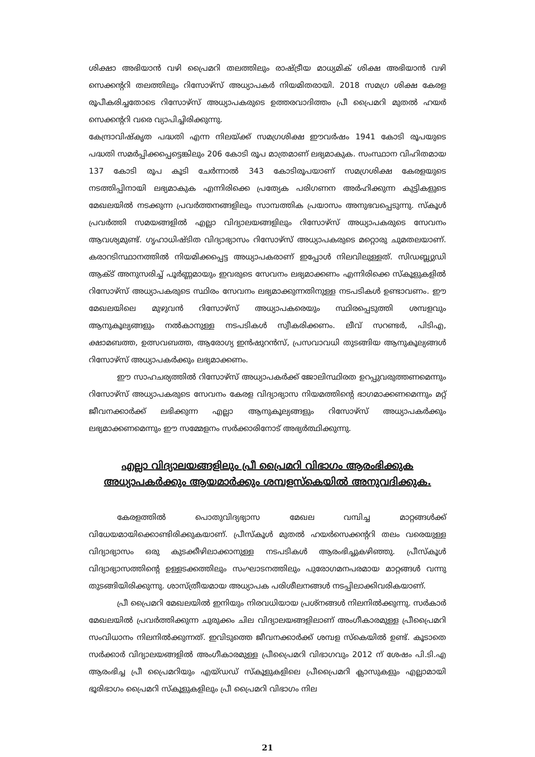ശിക്ഷാ അഭിയാൻ വഴി പ്രൈമറി തലത്തിലും രാഷ്ട്രീയ മാധ്യമിക് ശിക്ഷ അഭിയാൻ വഴി സെക്കന്ററി തലത്തിലും റിസോഴ്സ് അധ്യാപകർ നിയമിതരായി. 2018 സമഗ്ര ശിക്ഷ കേരള രൂപീകരിച്ചതോടെ റിസോഴ്സ് അധ്യാപകരുടെ ഉത്തരവാദിത്തം പ്രീ പ്രൈമറി മുതൽ ഹയർ സെക്കന്ററി വരെ വ്യാപിച്ചിരിക്കുന്നു.
കേന്ദ്രാവിഷ്കൃത പദ്ധതി എന്ന നിലയ്ക്ക് സമഗ്രശിക്ഷ ഈവർഷം 1941 കോടി രൂപയുടെ പദ്ധതി സമർപ്പിക്കപ്പെട്ടെങ്കിലും 206 കോടി രൂപ മാത്രമാണ് ലഭ്യമാകുക. സംസ്ഥാന വിഹിതമായ 137 കോടി രൂപ കൂടി ചേർന്നാൽ 343 കോടിരൂപയാണ് സമഗ്രശിക്ഷ കേരളയുടെ നടത്തിപ്പിനായി ലഭ്യമാകുക എന്നിരിക്കെ പ്രത്യേക പരിഗണന അർഹിക്കുന്ന കുട്ടികളുടെ മേഖലയിൽ നടക്കുന്ന പ്രവർത്തനങ്ങളിലും സാമ്പത്തിക പ്രയാസം അനുഭവപ്പെടുന്നു. സ്കൂൾ പ്രവർത്തി സമയങ്ങളിൽ എല്ലാ വിദ്യാലയങ്ങളിലും റിസോഴ്സ് അധ്യാപകരുടെ സേവനം ആവശ്യമുണ്ട്. ഗൃഹാധിഷ്ടിത വിദ്യാഭ്യാസം റിസോഴ്സ് അധ്യാപകരുടെ മറ്റൊരു ചുമതലയാണ്. കരാറടിസ്ഥാനത്തിൽ നിയമിക്കപ്പെട്ട അധ്യാപകരാണ് ഇപ്പോൾ നിലവിലുള്ളത്. സിഡബ്ല്യുഡി ആക്ട് അനുസരിച്ച് പൂർണ്ണമായും ഇവരുടെ സേവനം ലഭ്യമാക്കണം എന്നിരിക്കെ സ്കൂളുകളിൽ റിസോഴ്സ് അധ്യാപകരുടെ സ്ഥിരം സേവനം ലഭ്യമാക്കുന്നതിനുള്ള നടപടികൾ ഉണ്ടാവണം. ഈ മേഖലയിലെ മുഴുവൻ റിസോഴ്സ് അധ്യാപകരെയും സ്ഥിരപ്പെടുത്തി ശമ്പളവും ആനുകൂല്യങ്ങളും നൽകാനുള്ള നടപടികൾ സ്വീകരിക്കണം. ലീവ് സറണ്ടർ, പിടിഎ, ക്ഷാമബത്ത, ഉത്സവബത്ത, ആരോഗ്യ ഇൻഷുറൻസ്, പ്രസവാവധി തുടങ്ങിയ ആനുകൂല്യങ്ങൾ റിസോഴ്സ് അധ്യാപകർക്കും ലഭ്യമാക്കണം.
ഈ സാഹചര്യത്തിൽ റിസോഴ്സ് അധ്യാപകർക്ക് ജോലിസ്ഥിരത ഉറപ്പുവരുത്തണമെന്നും റിസോഴ്സ് അധ്യാപകരുടെ സേവനം കേരള വിദ്യാഭ്യാസ നിയമത്തിന്റെ ഭാഗമാക്കണമെന്നും മറ്റ് ജീവനക്കാർക്ക് ലഭിക്കുന്ന എല്ലാ ആനുകൂല്യങ്ങളും റിസോഴ്സ് അധ്യാപകർക്കും ലഭ്യമാക്കണമെന്നും ഈ സമ്മേളനം സർക്കാരിനോട് അഭ്യർത്ഥിക്കുന്നു.
എല്ലാ വിദ്യാലയങ്ങളിലും പ്രീ പ്രൈമറി വിഭാഗം ആരംഭിക്കുക
അധ്യാപകർക്കും ആയമാർക്കും ശമ്പളസ്കെയിൽ അനുവദിക്കുക.
കേരളത്തിൽ പൊതുവിദ്യഭ്യാസ മേഖല വമ്പിച്ച മാറ്റങ്ങൾക്ക് വിധേയമായിക്കൊണ്ടിരിക്കുകയാണ്. പ്രീസ്കൂൾ മുതൽ ഹയർസെക്കന്ററി തലം വരെയുള്ള വിദ്യാഭ്യാസം ഒരു കുടക്കീഴിലാക്കാനുള്ള നടപടികൾ ആരംഭിച്ചുകഴിഞ്ഞു. പ്രീസ്കൂൾ വിദ്യാഭ്യാസത്തിന്റെ ഉള്ളടക്കത്തിലും സംഘാടനത്തിലും പുരോഗമനപരമായ മാറ്റങ്ങൾ വന്നു തുടങ്ങിയിരിക്കുന്നു. ശാസ്ത്രീയമായ അധ്യാപക പരിശീലനങ്ങൾ നടപ്പിലാക്കിവരികയാണ്.
പ്രീ പ്രൈമറി മേഖലയിൽ ഇനിയും നിരവധിയായ പ്രശ്നങ്ങൾ നിലനിൽക്കുന്നു. സർകാർ മേഖലയിൽ പ്രവർത്തിക്കുന്ന ചുരുക്കം ചില വിദ്യാലയങ്ങളിലാണ് അംഗീകാരമുള്ള പ്രീപ്രൈമറി സംവിധാനം നിലനിൽക്കുന്നത്. ഇവിടുത്തെ ജീവനക്കാർക്ക് ശമ്പള സ്കെയിൽ ഉണ്ട്. കൂടാതെ സർക്കാർ വിദ്യാലയങ്ങളിൽ അംഗീകാരമുള്ള പ്രീപ്രൈമറി വിഭാഗവും 2012 ന് ശേഷം പി.ടി.എ ആരംഭിച്ച പ്രീ പ്രൈമറിയും എയ്ഡഡ് സ്കൂളുകളിലെ പ്രീപ്രൈമറി ക്ലാസുകളും എല്ലാമായി ഭൂരിഭാഗം പ്രൈമറി സ്കൂളുകളിലും പ്രീ പ്രൈമറി വിഭാഗം നില
21